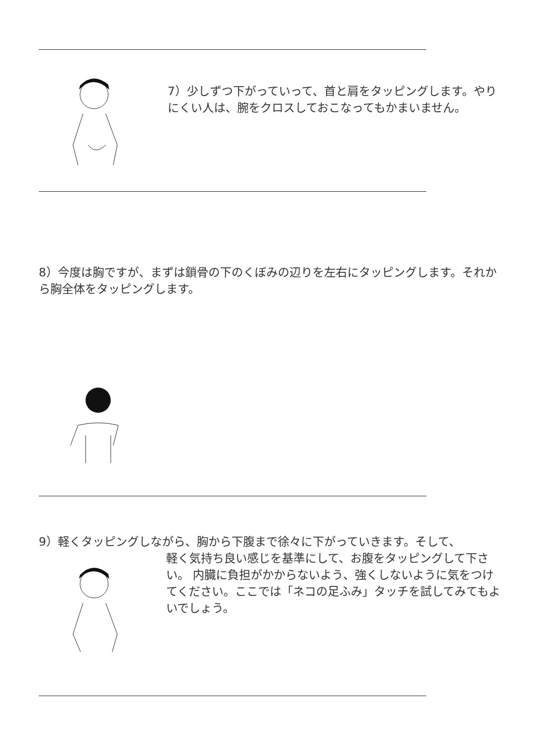7）少しずつ下がっていって、首と肩をタッピングします。やりにくい人は、腕をクロスしておこなってもかまいません。
8）今度は胸ですが、まずは鎖骨の下のくぼみの辺りを左右にタッピングします。それから胸全体をタッピングします。
9）軽くタッピングしながら、胸から下腹まで徐々に下がっていきます。そして、
軽く気持ち良い感じを基準にして、お腹をタッピングして下さい。 内臓に負担がかからないよう、強くしないように気をつけてください。ここでは「ネコの足ふみ」タッチを試してみてもよいでしょう。